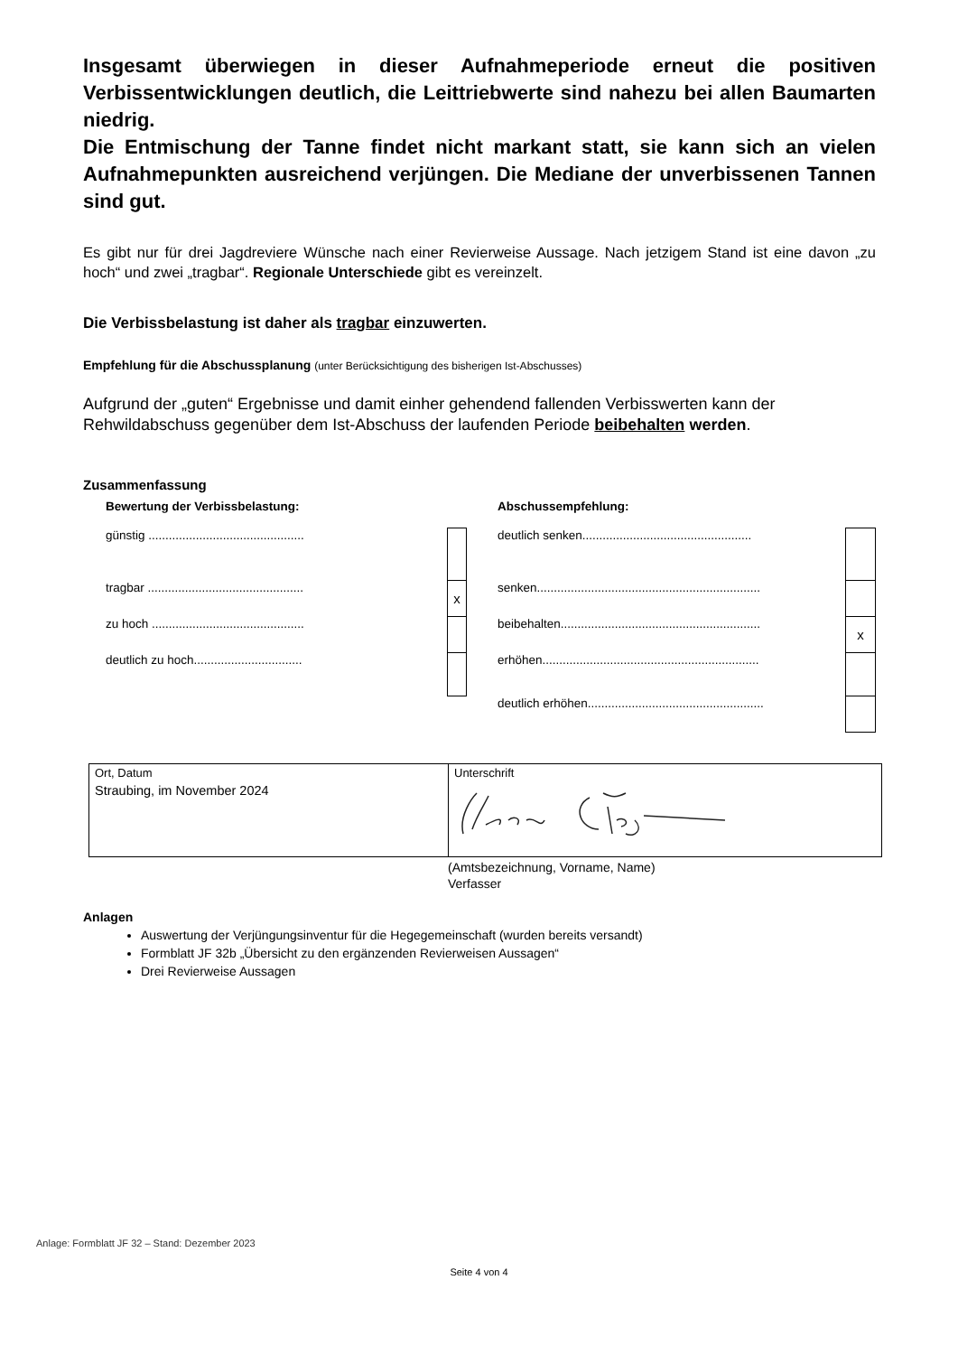Insgesamt überwiegen in dieser Aufnahmeperiode erneut die positiven Verbissentwicklungen deutlich, die Leittriebwerte sind nahezu bei allen Baumarten niedrig.
Die Entmischung der Tanne findet nicht markant statt, sie kann sich an vielen Aufnahmepunkten ausreichend verjüngen. Die Mediane der unverbissenen Tannen sind gut.
Es gibt nur für drei Jagdreviere Wünsche nach einer Revierweise Aussage. Nach jetzigem Stand ist eine davon „zu hoch“ und zwei „tragbar“. Regionale Unterschiede gibt es vereinzelt.
Die Verbissbelastung ist daher als tragbar einzuwerten.
Empfehlung für die Abschussplanung (unter Berücksichtigung des bisherigen Ist-Abschusses)
Aufgrund der „guten“ Ergebnisse und damit einher gehendend fallenden Verbisswerten kann der Rehwildabschuss gegenüber dem Ist-Abschuss der laufenden Periode beibehalten werden.
Zusammenfassung
Bewertung der Verbissbelastung:
| günstig .............................................. | |
| tragbar .............................................. | x |
| zu hoch ............................................. | |
| deutlich zu hoch................................ | |
Abschussempfehlung:
| deutlich senken.................................................. | |
| senken.................................................................. | |
| beibehalten........................................................... | x |
| erhöhen................................................................ | |
| deutlich erhöhen.................................................... | |
| Ort, Datum Straubing, im November 2024 | Unterschrift |
(Amtsbezeichnung, Vorname, Name)
Verfasser
Anlagen
Auswertung der Verjüngungsinventur für die Hegegemeinschaft (wurden bereits versandt)
Formblatt JF 32b „Übersicht zu den ergänzenden Revierweisen Aussagen“
Drei Revierweise Aussagen
Anlage: Formblatt JF 32 – Stand: Dezember 2023
Seite 4 von 4